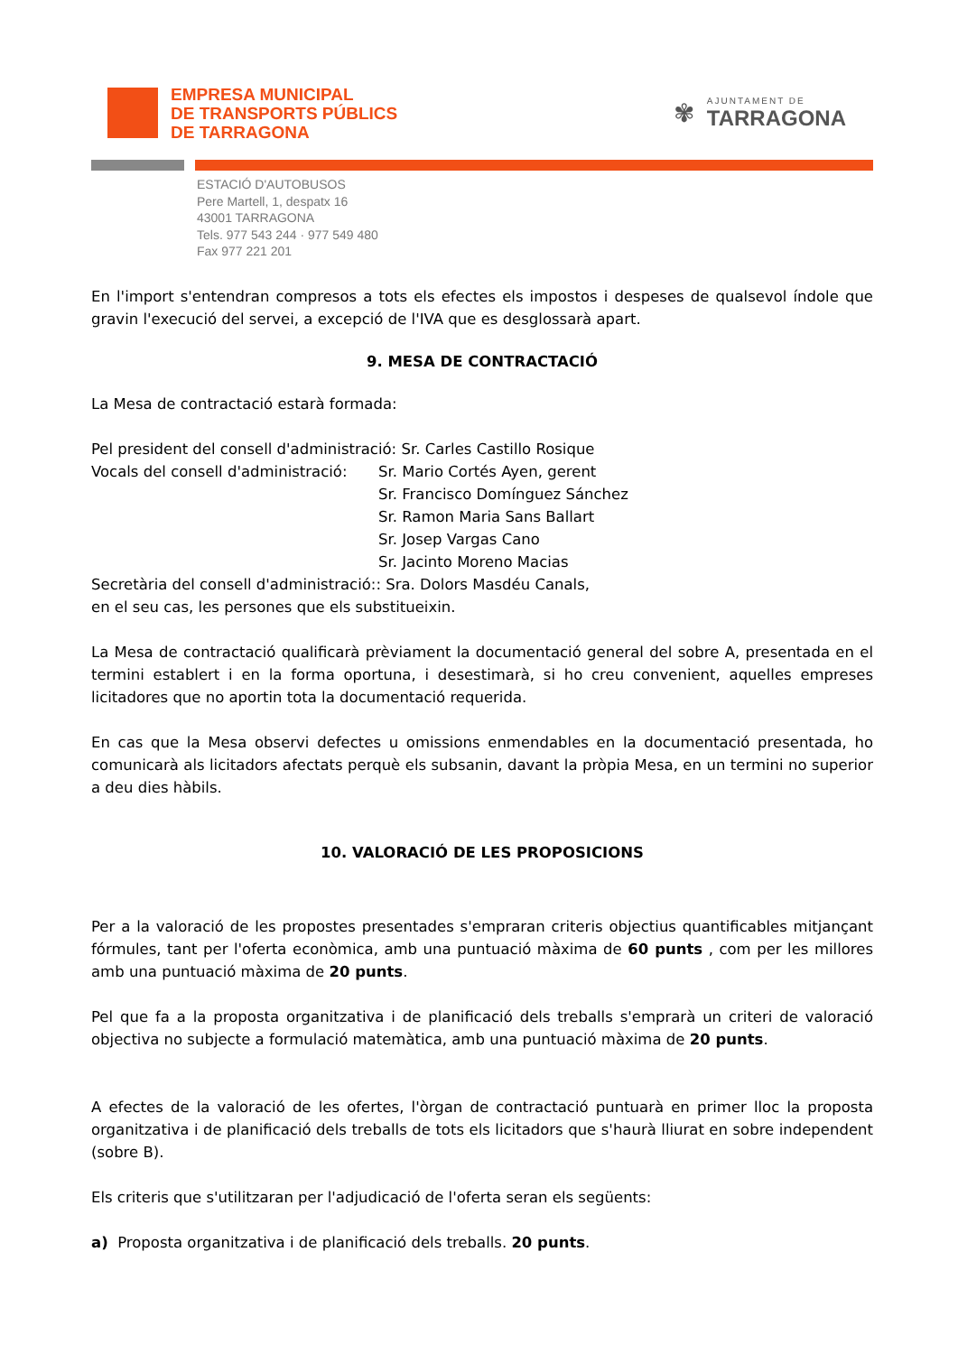EMPRESA MUNICIPAL
DE TRANSPORTS PÚBLICS
DE TARRAGONA
✾
AJUNTAMENT DE
TARRAGONA
ESTACIÓ D'AUTOBUSOS
Pere Martell, 1, despatx 16
43001 TARRAGONA
Tels. 977 543 244 · 977 549 480
Fax 977 221 201
En l'import s'entendran compresos a tots els efectes els impostos i despeses de qualsevol índole que gravin l'execució del servei, a excepció de l'IVA que es desglossarà apart.
9. MESA DE CONTRACTACIÓ
La Mesa de contractació estarà formada:
| Pel president del consell d'administració: Sr. Carles Castillo Rosique | |
| Vocals del consell d'administració: | Sr. Mario Cortés Ayen, gerent |
| | Sr. Francisco Domínguez Sánchez |
| | Sr. Ramon Maria Sans Ballart |
| | Sr. Josep Vargas Cano |
| | Sr. Jacinto Moreno Macias |
| Secretària del consell d'administració:: Sra. Dolors Masdéu Canals, | |
| en el seu cas, les persones que els substitueixin. | |
La Mesa de contractació qualificarà prèviament la documentació general del sobre A, presentada en el termini establert i en la forma oportuna, i desestimarà, si ho creu convenient, aquelles empreses licitadores que no aportin tota la documentació requerida.
En cas que la Mesa observi defectes u omissions enmendables en la documentació presentada, ho comunicarà als licitadors afectats perquè els subsanin, davant la pròpia Mesa, en un termini no superior a deu dies hàbils.
10. VALORACIÓ DE LES PROPOSICIONS
Per a la valoració de les propostes presentades s'empraran criteris objectius quantificables mitjançant fórmules, tant per l'oferta econòmica, amb una puntuació màxima de 60 punts , com per les millores amb una puntuació màxima de 20 punts.
Pel que fa a la proposta organitzativa i de planificació dels treballs s'emprarà un criteri de valoració objectiva no subjecte a formulació matemàtica, amb una puntuació màxima de 20 punts.
A efectes de la valoració de les ofertes, l'òrgan de contractació puntuarà en primer lloc la proposta organitzativa i de planificació dels treballs de tots els licitadors que s'haurà lliurat en sobre independent (sobre B).
Els criteris que s'utilitzaran per l'adjudicació de l'oferta seran els següents:
a) Proposta organitzativa i de planificació dels treballs. 20 punts.